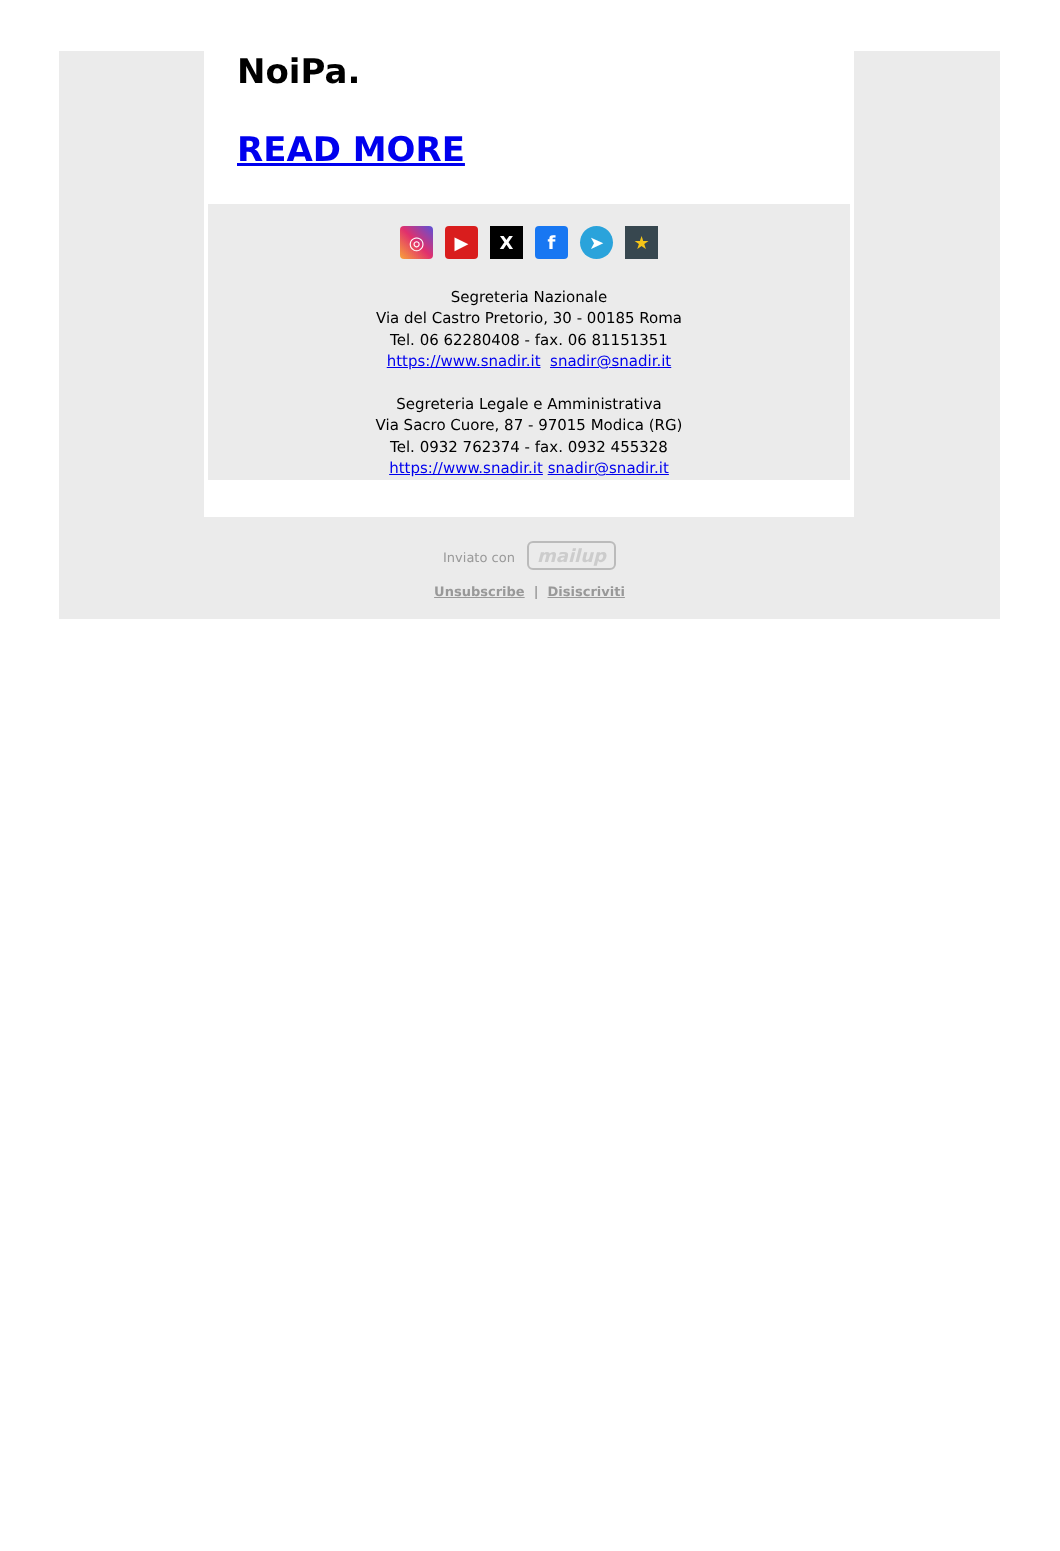NoiPa.
READ MORE
◎ ▶ X f ➤ ★
Segreteria Nazionale
Via del Castro Pretorio, 30 - 00185 Roma
Tel. 06 62280408 - fax. 06 81151351
https://www.snadir.it snadir@snadir.it
Segreteria Legale e Amministrativa
Via Sacro Cuore, 87 - 97015 Modica (RG)
Tel. 0932 762374 - fax. 0932 455328
https://www.snadir.it snadir@snadir.it
Inviato con mailup
Unsubscribe | Disiscriviti